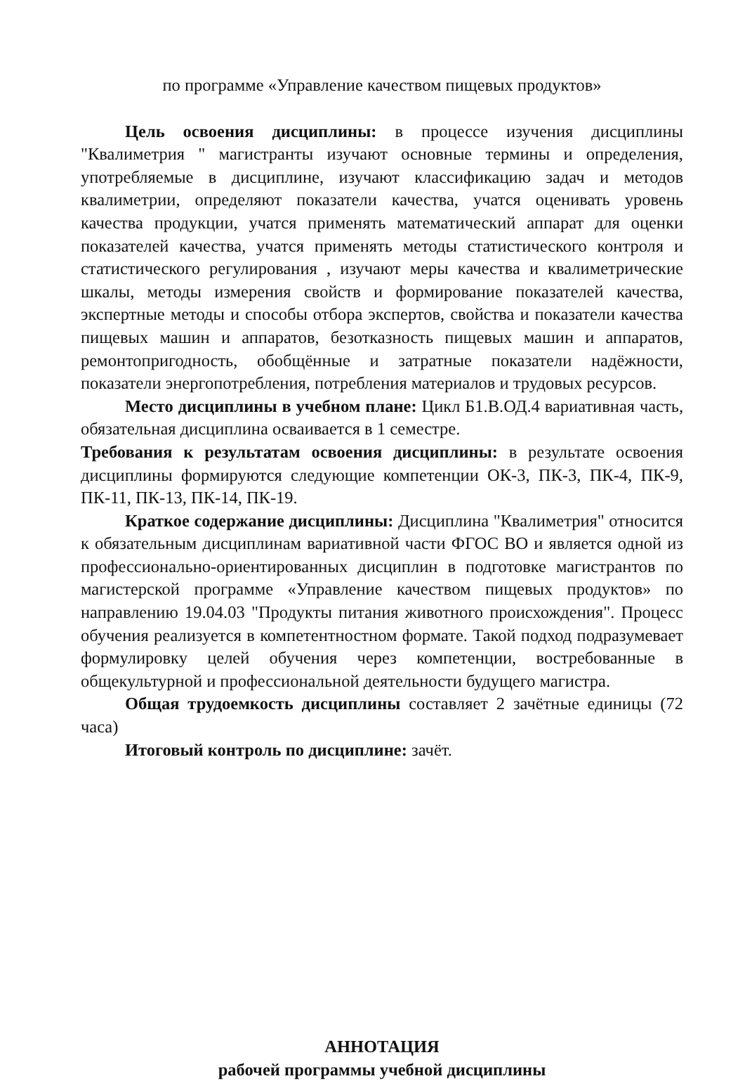по программе «Управление качеством пищевых продуктов»
Цель освоения дисциплины: в процессе изучения дисциплины "Квалиметрия " магистранты изучают основные термины и определения, употребляемые в дисциплине, изучают классификацию задач и методов квалиметрии, определяют показатели качества, учатся оценивать уровень качества продукции, учатся применять математический аппарат для оценки показателей качества, учатся применять методы статистического контроля и статистического регулирования , изучают меры качества и квалиметрические шкалы, методы измерения свойств и формирование показателей качества, экспертные методы и способы отбора экспертов, свойства и показатели качества пищевых машин и аппаратов, безотказность пищевых машин и аппаратов, ремонтопригодность, обобщённые и затратные показатели надёжности, показатели энергопотребления, потребления материалов и трудовых ресурсов.
Место дисциплины в учебном плане: Цикл Б1.В.ОД.4 вариативная часть, обязательная дисциплина осваивается в 1 семестре.
Требования к результатам освоения дисциплины: в результате освоения дисциплины формируются следующие компетенции ОК-3, ПК-3, ПК-4, ПК-9, ПК-11, ПК-13, ПК-14, ПК-19.
Краткое содержание дисциплины: Дисциплина "Квалиметрия" относится к обязательным дисциплинам вариативной части ФГОС ВО и является одной из профессионально-ориентированных дисциплин в подготовке магистрантов по магистерской программе «Управление качеством пищевых продуктов» по направлению 19.04.03 "Продукты питания животного происхождения". Процесс обучения реализуется в компетентностном формате. Такой подход подразумевает формулировку целей обучения через компетенции, востребованные в общекультурной и профессиональной деятельности будущего магистра.
Общая трудоемкость дисциплины составляет 2 зачётные единицы (72 часа)
Итоговый контроль по дисциплине: зачёт.
АННОТАЦИЯ
рабочей программы учебной дисциплины